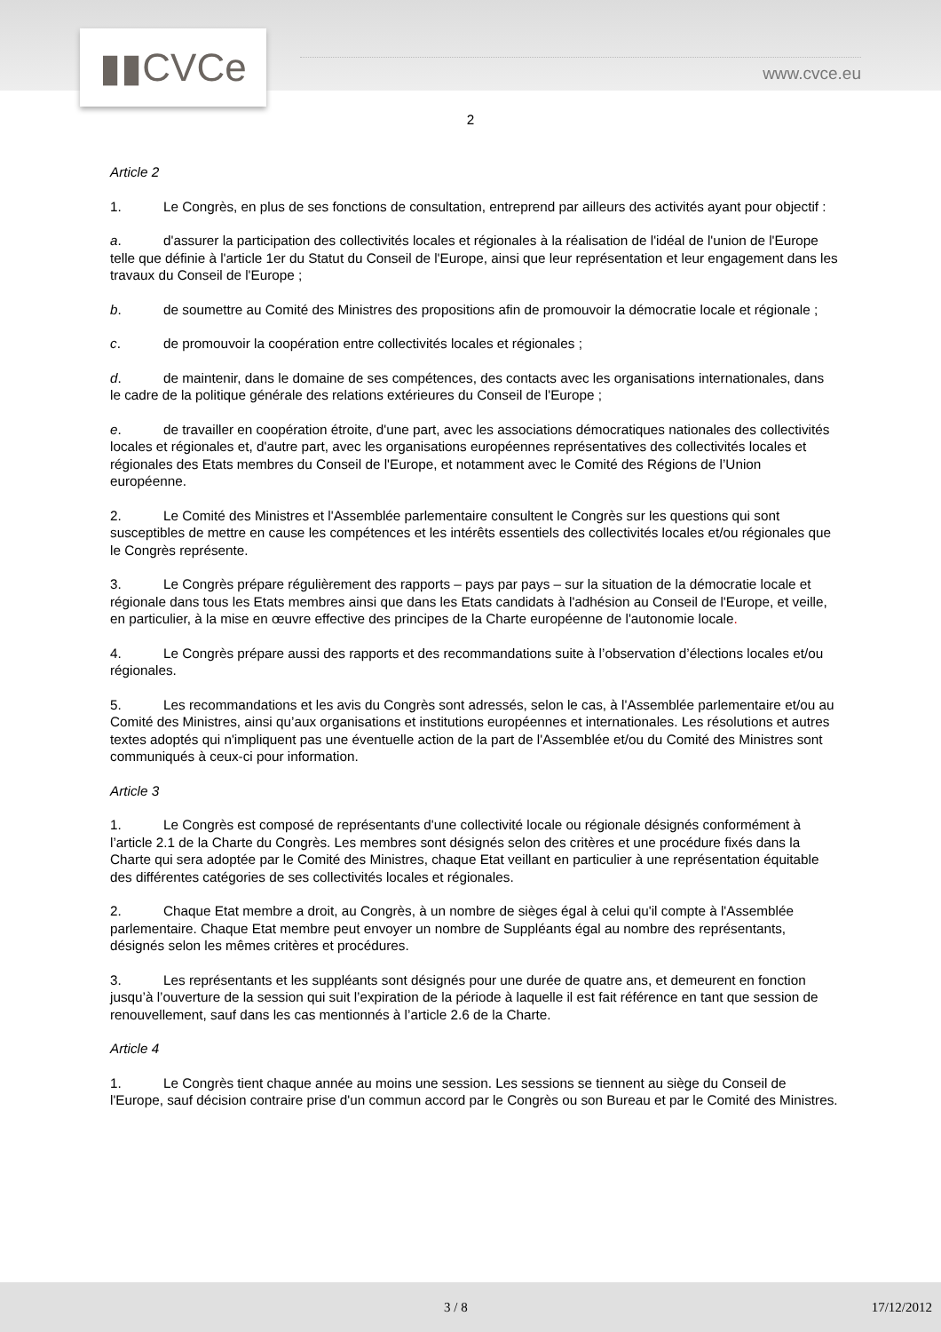▮▮CVCe www.cvce.eu
2
Article 2
1. Le Congrès, en plus de ses fonctions de consultation, entreprend par ailleurs des activités ayant pour objectif :
a. d'assurer la participation des collectivités locales et régionales à la réalisation de l'idéal de l'union de l'Europe telle que définie à l'article 1er du Statut du Conseil de l'Europe, ainsi que leur représentation et leur engagement dans les travaux du Conseil de l'Europe ;
b. de soumettre au Comité des Ministres des propositions afin de promouvoir la démocratie locale et régionale ;
c. de promouvoir la coopération entre collectivités locales et régionales ;
d. de maintenir, dans le domaine de ses compétences, des contacts avec les organisations internationales, dans le cadre de la politique générale des relations extérieures du Conseil de l'Europe ;
e. de travailler en coopération étroite, d'une part, avec les associations démocratiques nationales des collectivités locales et régionales et, d'autre part, avec les organisations européennes représentatives des collectivités locales et régionales des Etats membres du Conseil de l'Europe, et notamment avec le Comité des Régions de l’Union européenne.
2. Le Comité des Ministres et l'Assemblée parlementaire consultent le Congrès sur les questions qui sont susceptibles de mettre en cause les compétences et les intérêts essentiels des collectivités locales et/ou régionales que le Congrès représente.
3. Le Congrès prépare régulièrement des rapports – pays par pays – sur la situation de la démocratie locale et régionale dans tous les Etats membres ainsi que dans les Etats candidats à l'adhésion au Conseil de l'Europe, et veille, en particulier, à la mise en œuvre effective des principes de la Charte européenne de l'autonomie locale.
4. Le Congrès prépare aussi des rapports et des recommandations suite à l’observation d’élections locales et/ou régionales.
5. Les recommandations et les avis du Congrès sont adressés, selon le cas, à l'Assemblée parlementaire et/ou au Comité des Ministres, ainsi qu’aux organisations et institutions européennes et internationales. Les résolutions et autres textes adoptés qui n'impliquent pas une éventuelle action de la part de l'Assemblée et/ou du Comité des Ministres sont communiqués à ceux-ci pour information.
Article 3
1. Le Congrès est composé de représentants d'une collectivité locale ou régionale désignés conformément à l’article 2.1 de la Charte du Congrès. Les membres sont désignés selon des critères et une procédure fixés dans la Charte qui sera adoptée par le Comité des Ministres, chaque Etat veillant en particulier à une représentation équitable des différentes catégories de ses collectivités locales et régionales.
2. Chaque Etat membre a droit, au Congrès, à un nombre de sièges égal à celui qu'il compte à l'Assemblée parlementaire. Chaque Etat membre peut envoyer un nombre de Suppléants égal au nombre des représentants, désignés selon les mêmes critères et procédures.
3. Les représentants et les suppléants sont désignés pour une durée de quatre ans, et demeurent en fonction jusqu’à l’ouverture de la session qui suit l’expiration de la période à laquelle il est fait référence en tant que session de renouvellement, sauf dans les cas mentionnés à l’article 2.6 de la Charte.
Article 4
1. Le Congrès tient chaque année au moins une session. Les sessions se tiennent au siège du Conseil de l'Europe, sauf décision contraire prise d'un commun accord par le Congrès ou son Bureau et par le Comité des Ministres.
3 / 8 17/12/2012